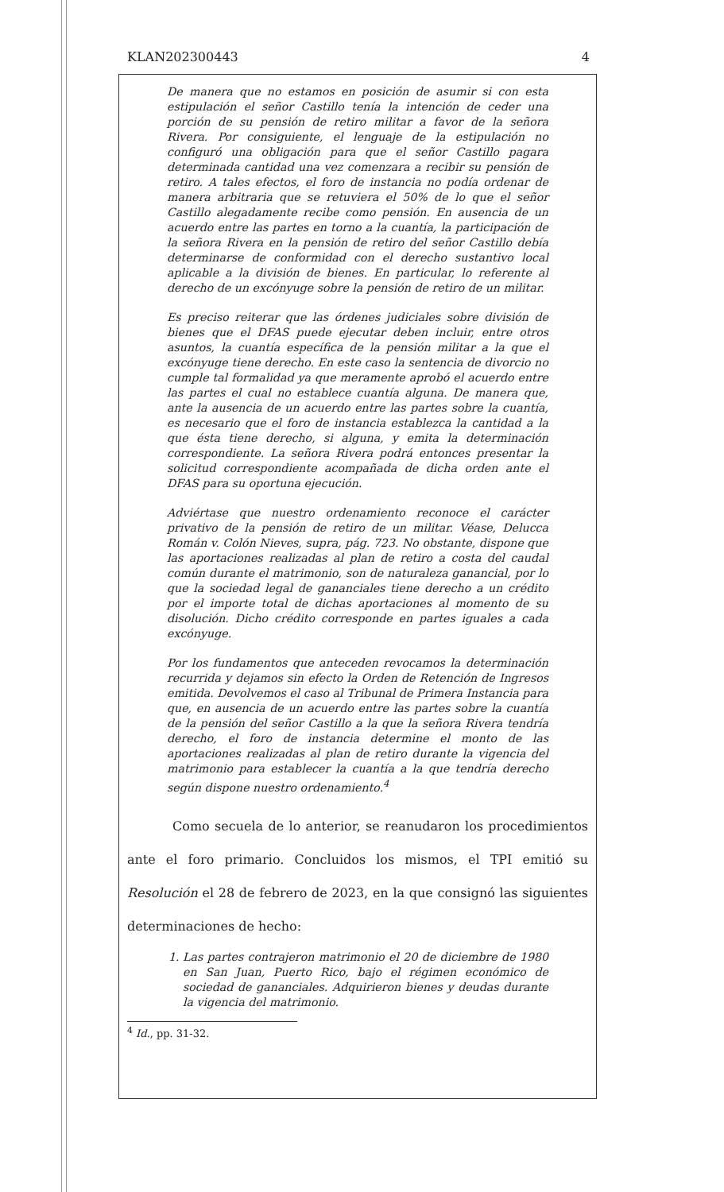KLAN202300443 4
De manera que no estamos en posición de asumir si con esta estipulación el señor Castillo tenía la intención de ceder una porción de su pensión de retiro militar a favor de la señora Rivera. Por consiguiente, el lenguaje de la estipulación no configuró una obligación para que el señor Castillo pagara determinada cantidad una vez comenzara a recibir su pensión de retiro. A tales efectos, el foro de instancia no podía ordenar de manera arbitraria que se retuviera el 50% de lo que el señor Castillo alegadamente recibe como pensión. En ausencia de un acuerdo entre las partes en torno a la cuantía, la participación de la señora Rivera en la pensión de retiro del señor Castillo debía determinarse de conformidad con el derecho sustantivo local aplicable a la división de bienes. En particular, lo referente al derecho de un excónyuge sobre la pensión de retiro de un militar.
Es preciso reiterar que las órdenes judiciales sobre división de bienes que el DFAS puede ejecutar deben incluir, entre otros asuntos, la cuantía específica de la pensión militar a la que el excónyuge tiene derecho. En este caso la sentencia de divorcio no cumple tal formalidad ya que meramente aprobó el acuerdo entre las partes el cual no establece cuantía alguna. De manera que, ante la ausencia de un acuerdo entre las partes sobre la cuantía, es necesario que el foro de instancia establezca la cantidad a la que ésta tiene derecho, si alguna, y emita la determinación correspondiente. La señora Rivera podrá entonces presentar la solicitud correspondiente acompañada de dicha orden ante el DFAS para su oportuna ejecución.
Adviértase que nuestro ordenamiento reconoce el carácter privativo de la pensión de retiro de un militar. Véase, Delucca Román v. Colón Nieves, supra, pág. 723. No obstante, dispone que las aportaciones realizadas al plan de retiro a costa del caudal común durante el matrimonio, son de naturaleza ganancial, por lo que la sociedad legal de gananciales tiene derecho a un crédito por el importe total de dichas aportaciones al momento de su disolución. Dicho crédito corresponde en partes iguales a cada excónyuge.
Por los fundamentos que anteceden revocamos la determinación recurrida y dejamos sin efecto la Orden de Retención de Ingresos emitida. Devolvemos el caso al Tribunal de Primera Instancia para que, en ausencia de un acuerdo entre las partes sobre la cuantía de la pensión del señor Castillo a la que la señora Rivera tendría derecho, el foro de instancia determine el monto de las aportaciones realizadas al plan de retiro durante la vigencia del matrimonio para establecer la cuantía a la que tendría derecho según dispone nuestro ordenamiento.<sup>4</sup>
Como secuela de lo anterior, se reanudaron los procedimientos ante el foro primario. Concluidos los mismos, el TPI emitió su Resolución el 28 de febrero de 2023, en la que consignó las siguientes determinaciones de hecho:
1. Las partes contrajeron matrimonio el 20 de diciembre de 1980 en San Juan, Puerto Rico, bajo el régimen económico de sociedad de gananciales. Adquirieron bienes y deudas durante la vigencia del matrimonio.
<sup>4</sup> Id., pp. 31-32.